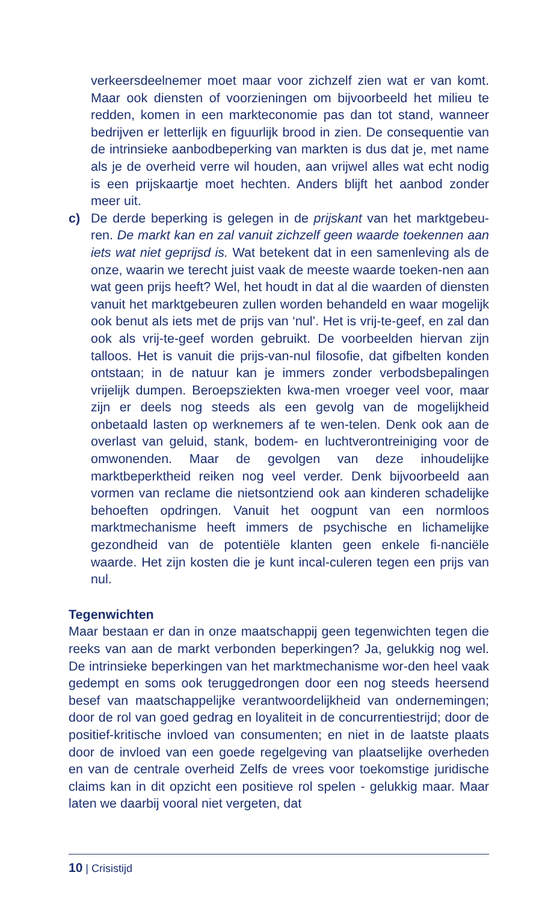verkeersdeelnemer moet maar voor zichzelf zien wat er van komt. Maar ook diensten of voorzieningen om bijvoorbeeld het milieu te redden, komen in een markteconomie pas dan tot stand, wanneer bedrijven er letterlijk en figuurlijk brood in zien. De consequentie van de intrinsieke aanbodbeperking van markten is dus dat je, met name als je de overheid verre wil houden, aan vrijwel alles wat echt nodig is een prijskaartje moet hechten. Anders blijft het aanbod zonder meer uit.
c) De derde beperking is gelegen in de prijskant van het marktgebeu-ren. De markt kan en zal vanuit zichzelf geen waarde toekennen aan iets wat niet geprijsd is. Wat betekent dat in een samenleving als de onze, waarin we terecht juist vaak de meeste waarde toeken-nen aan wat geen prijs heeft? Wel, het houdt in dat al die waarden of diensten vanuit het marktgebeuren zullen worden behandeld en waar mogelijk ook benut als iets met de prijs van ‘nul’. Het is vrij-te-geef, en zal dan ook als vrij-te-geef worden gebruikt. De voorbeelden hiervan zijn talloos. Het is vanuit die prijs-van-nul filosofie, dat gifbelten konden ontstaan; in de natuur kan je immers zonder verbodsbepalingen vrijelijk dumpen. Beroepsziekten kwa-men vroeger veel voor, maar zijn er deels nog steeds als een gevolg van de mogelijkheid onbetaald lasten op werknemers af te wen-telen. Denk ook aan de overlast van geluid, stank, bodem- en luchtverontreiniging voor de omwonenden. Maar de gevolgen van deze inhoudelijke marktbeperktheid reiken nog veel verder. Denk bijvoorbeeld aan vormen van reclame die nietsontziend ook aan kinderen schadelijke behoeften opdringen. Vanuit het oogpunt van een normloos marktmechanisme heeft immers de psychische en lichamelijke gezondheid van de potentiële klanten geen enkele fi-nanciële waarde. Het zijn kosten die je kunt incal-culeren tegen een prijs van nul.
Tegenwichten
Maar bestaan er dan in onze maatschappij geen tegenwichten tegen die reeks van aan de markt verbonden beperkingen? Ja, gelukkig nog wel. De intrinsieke beperkingen van het marktmechanisme wor-den heel vaak gedempt en soms ook teruggedrongen door een nog steeds heersend besef van maatschappelijke verantwoordelijkheid van ondernemingen; door de rol van goed gedrag en loyaliteit in de concurrentiestrijd; door de positief-kritische invloed van consumenten; en niet in de laatste plaats door de invloed van een goede regelgeving van plaatselijke overheden en van de centrale overheid Zelfs de vrees voor toekomstige juridische claims kan in dit opzicht een positieve rol spelen - gelukkig maar. Maar laten we daarbij vooral niet vergeten, dat
10 | Crisistijd